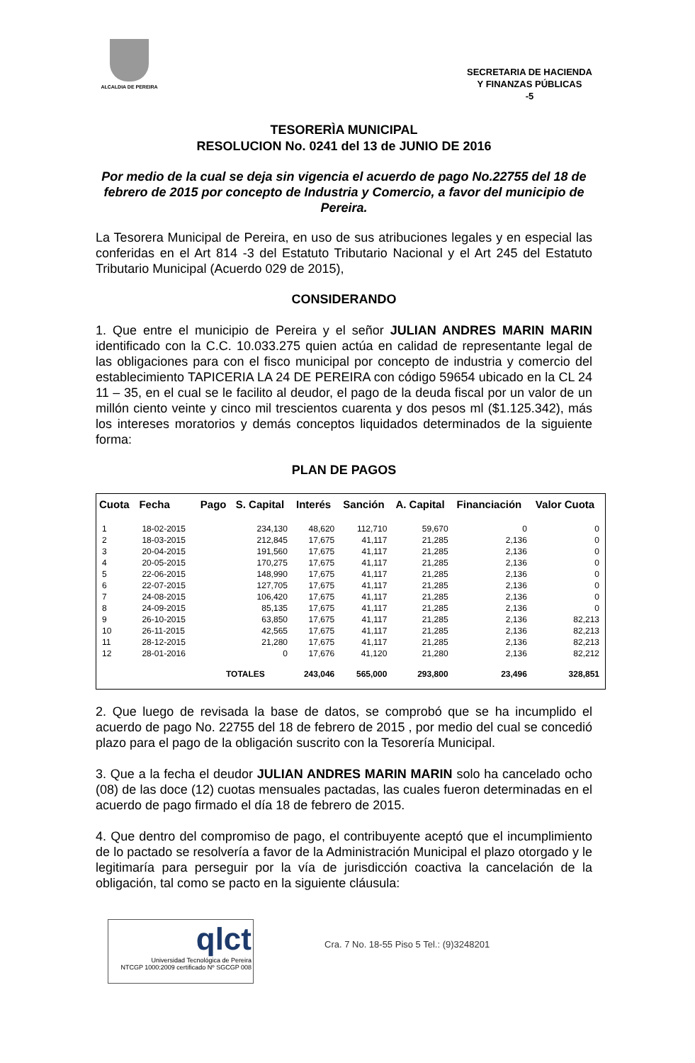ALCALDIA DE PEREIRA
SECRETARIA DE HACIENDA
Y FINANZAS PÚBLICAS
-5
TESORERÌA MUNICIPAL
RESOLUCION No. 0241 del 13 de JUNIO DE 2016
Por medio de la cual se deja sin vigencia el acuerdo de pago No.22755 del 18 de febrero de 2015 por concepto de Industria y Comercio, a favor del municipio de Pereira.
La Tesorera Municipal de Pereira, en uso de sus atribuciones legales y en especial las conferidas en el Art 814 -3 del Estatuto Tributario Nacional y el Art 245 del Estatuto Tributario Municipal (Acuerdo 029 de 2015),
CONSIDERANDO
1. Que entre el municipio de Pereira y el señor JULIAN ANDRES MARIN MARIN identificado con la C.C. 10.033.275 quien actúa en calidad de representante legal de las obligaciones para con el fisco municipal por concepto de industria y comercio del establecimiento TAPICERIA LA 24 DE PEREIRA con código 59654 ubicado en la CL 24 11 – 35, en el cual se le facilito al deudor, el pago de la deuda fiscal por un valor de un millón ciento veinte y cinco mil trescientos cuarenta y dos pesos ml ($1.125.342), más los intereses moratorios y demás conceptos liquidados determinados de la siguiente forma:
PLAN DE PAGOS
| Cuota | Fecha | Pago | S. Capital | Interés | Sanción | A. Capital | Financiación | Valor Cuota |
| --- | --- | --- | --- | --- | --- | --- | --- | --- |
| 1 | 18-02-2015 | | 234,130 | 48,620 | 112,710 | 59,670 | 0 | 0 |
| 2 | 18-03-2015 | | 212,845 | 17,675 | 41,117 | 21,285 | 2,136 | 0 |
| 3 | 20-04-2015 | | 191,560 | 17,675 | 41,117 | 21,285 | 2,136 | 0 |
| 4 | 20-05-2015 | | 170,275 | 17,675 | 41,117 | 21,285 | 2,136 | 0 |
| 5 | 22-06-2015 | | 148,990 | 17,675 | 41,117 | 21,285 | 2,136 | 0 |
| 6 | 22-07-2015 | | 127,705 | 17,675 | 41,117 | 21,285 | 2,136 | 0 |
| 7 | 24-08-2015 | | 106,420 | 17,675 | 41,117 | 21,285 | 2,136 | 0 |
| 8 | 24-09-2015 | | 85,135 | 17,675 | 41,117 | 21,285 | 2,136 | 0 |
| 9 | 26-10-2015 | | 63,850 | 17,675 | 41,117 | 21,285 | 2,136 | 82,213 |
| 10 | 26-11-2015 | | 42,565 | 17,675 | 41,117 | 21,285 | 2,136 | 82,213 |
| 11 | 28-12-2015 | | 21,280 | 17,675 | 41,117 | 21,285 | 2,136 | 82,213 |
| 12 | 28-01-2016 | | 0 | 17,676 | 41,120 | 21,280 | 2,136 | 82,212 |
| | | TOTALES | | 243,046 | 565,000 | 293,800 | 23,496 | 328,851 |
2. Que luego de revisada la base de datos, se comprobó que se ha incumplido el acuerdo de pago No. 22755 del 18 de febrero de 2015 , por medio del cual se concedió plazo para el pago de la obligación suscrito con la Tesorería Municipal.
3. Que a la fecha el deudor JULIAN ANDRES MARIN MARIN solo ha cancelado ocho (08) de las doce (12) cuotas mensuales pactadas, las cuales fueron determinadas en el acuerdo de pago firmado el día 18 de febrero de 2015.
4. Que dentro del compromiso de pago, el contribuyente aceptó que el incumplimiento de lo pactado se resolvería a favor de la Administración Municipal el plazo otorgado y le legitimaría para perseguir por la vía de jurisdicción coactiva la cancelación de la obligación, tal como se pacto en la siguiente cláusula:
qlct
Universidad Tecnológica de Pereira
NTCGP 1000:2009 certificado Nº SGCGP 008
Cra. 7 No. 18-55 Piso 5 Tel.: (9)3248201